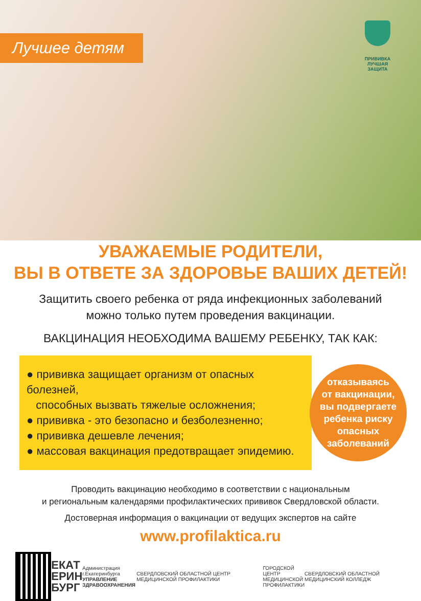Лучшее детям
ПРИВИВКА
ЛУЧШАЯ
ЗАЩИТА
УВАЖАЕМЫЕ РОДИТЕЛИ,
ВЫ В ОТВЕТЕ ЗА ЗДОРОВЬЕ ВАШИХ ДЕТЕЙ!
Защитить своего ребенка от ряда инфекционных заболеваний
можно только путем проведения вакцинации.
ВАКЦИНАЦИЯ НЕОБХОДИМА ВАШЕМУ РЕБЕНКУ, ТАК КАК:
● прививка защищает организм от опасных болезней,
способных вызвать тяжелые осложнения;
● прививка - это безопасно и безболезненно;
● прививка дешевле лечения;
● массовая вакцинация предотвращает эпидемию.
отказываясь
от вакцинации,
вы подвергаете
ребенка риску
опасных
заболеваний
Проводить вакцинацию необходимо в соответствии с национальным
и региональным календарями профилактических прививок Свердловской области.
Достоверная информация о вакцинации от ведущих экспертов на сайте
www.profilaktica.ru
ЕКАТ
ЕРИН
БУРГ
Администрация г.Екатеринбурга
УПРАВЛЕНИЕ
ЗДРАВООХРАНЕНИЯ
СВЕРДЛОВСКИЙ ОБЛАСТНОЙ ЦЕНТР МЕДИЦИНСКОЙ ПРОФИЛАКТИКИ
ГОРОДСКОЙ ЦЕНТР
МЕДИЦИНСКОЙ
ПРОФИЛАКТИКИ
СВЕРДЛОВСКИЙ ОБЛАСТНОЙ МЕДИЦИНСКИЙ КОЛЛЕДЖ